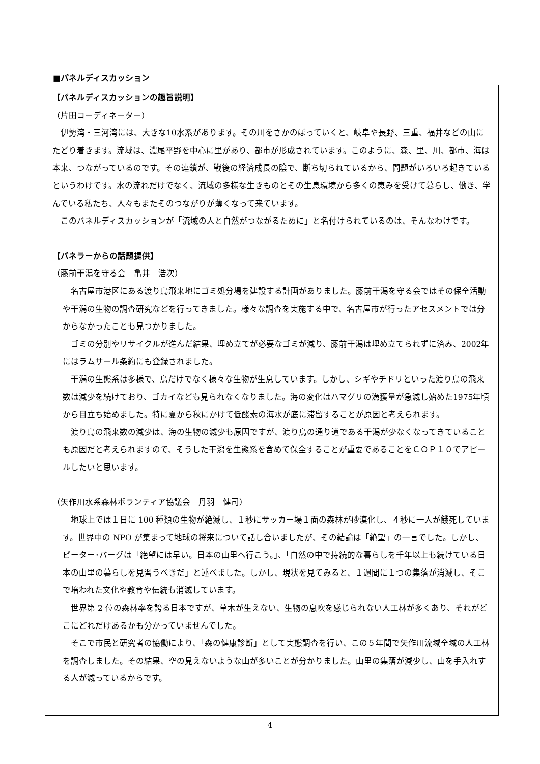■パネルディスカッション
【パネルディスカッションの趣旨説明】
（片田コーディネーター）
　伊勢湾・三河湾には、大きな10水系があります。その川をさかのぼっていくと、岐阜や長野、三重、福井などの山にたどり着きます。流域は、濃尾平野を中心に里があり、都市が形成されています。このように、森、里、川、都市、海は本来、つながっているのです。その連鎖が、戦後の経済成長の陰で、断ち切られているから、問題がいろいろ起きているというわけです。水の流れだけでなく、流域の多様な生きものとその生息環境から多くの恵みを受けて暮らし、働き、学んでいる私たち、人々もまたそのつながりが薄くなって来ています。
　このパネルディスカッションが「流域の人と自然がつながるために」と名付けられているのは、そんなわけです。
【パネラーからの話題提供】
（藤前干潟を守る会　亀井　浩次）
　名古屋市港区にある渡り鳥飛来地にゴミ処分場を建設する計画がありました。藤前干潟を守る会ではその保全活動や干潟の生物の調査研究などを行ってきました。様々な調査を実施する中で、名古屋市が行ったアセスメントでは分からなかったことも見つかりました。
　ゴミの分別やリサイクルが進んだ結果、埋め立てが必要なゴミが減り、藤前干潟は埋め立てられずに済み、2002年にはラムサール条約にも登録されました。
　干潟の生態系は多様で、鳥だけでなく様々な生物が生息しています。しかし、シギやチドリといった渡り鳥の飛来数は減少を続けており、ゴカイなども見られなくなりました。海の変化はハマグリの漁獲量が急減し始めた1975年頃から目立ち始めました。特に夏から秋にかけて低酸素の海水が底に滞留することが原因と考えられます。
　渡り鳥の飛来数の減少は、海の生物の減少も原因ですが、渡り鳥の通り道である干潟が少なくなってきていることも原因だと考えられますので、そうした干潟を生態系を含めて保全することが重要であることをＣＯＰ１０でアピールしたいと思います。
（矢作川水系森林ボランティア協議会　丹羽　健司）
　地球上では１日に 100 種類の生物が絶滅し、１秒にサッカー場１面の森林が砂漠化し、４秒に一人が餓死しています。世界中の NPO が集まって地球の将来について話し合いましたが、その結論は「絶望」の一言でした。しかし、ピーター･バーグは「絶望には早い。日本の山里へ行こう。」、「自然の中で持続的な暮らしを千年以上も続けている日本の山里の暮らしを見習うべきだ」と述べました。しかし、現状を見てみると、１週間に１つの集落が消滅し、そこで培われた文化や教育や伝統も消滅しています。
　世界第 2 位の森林率を誇る日本ですが、草木が生えない、生物の息吹を感じられない人工林が多くあり、それがどこにどれだけあるかも分かっていませんでした。
　そこで市民と研究者の協働により、「森の健康診断」として実態調査を行い、この５年間で矢作川流域全域の人工林を調査しました。その結果、空の見えないような山が多いことが分かりました。山里の集落が減少し、山を手入れする人が減っているからです。
4